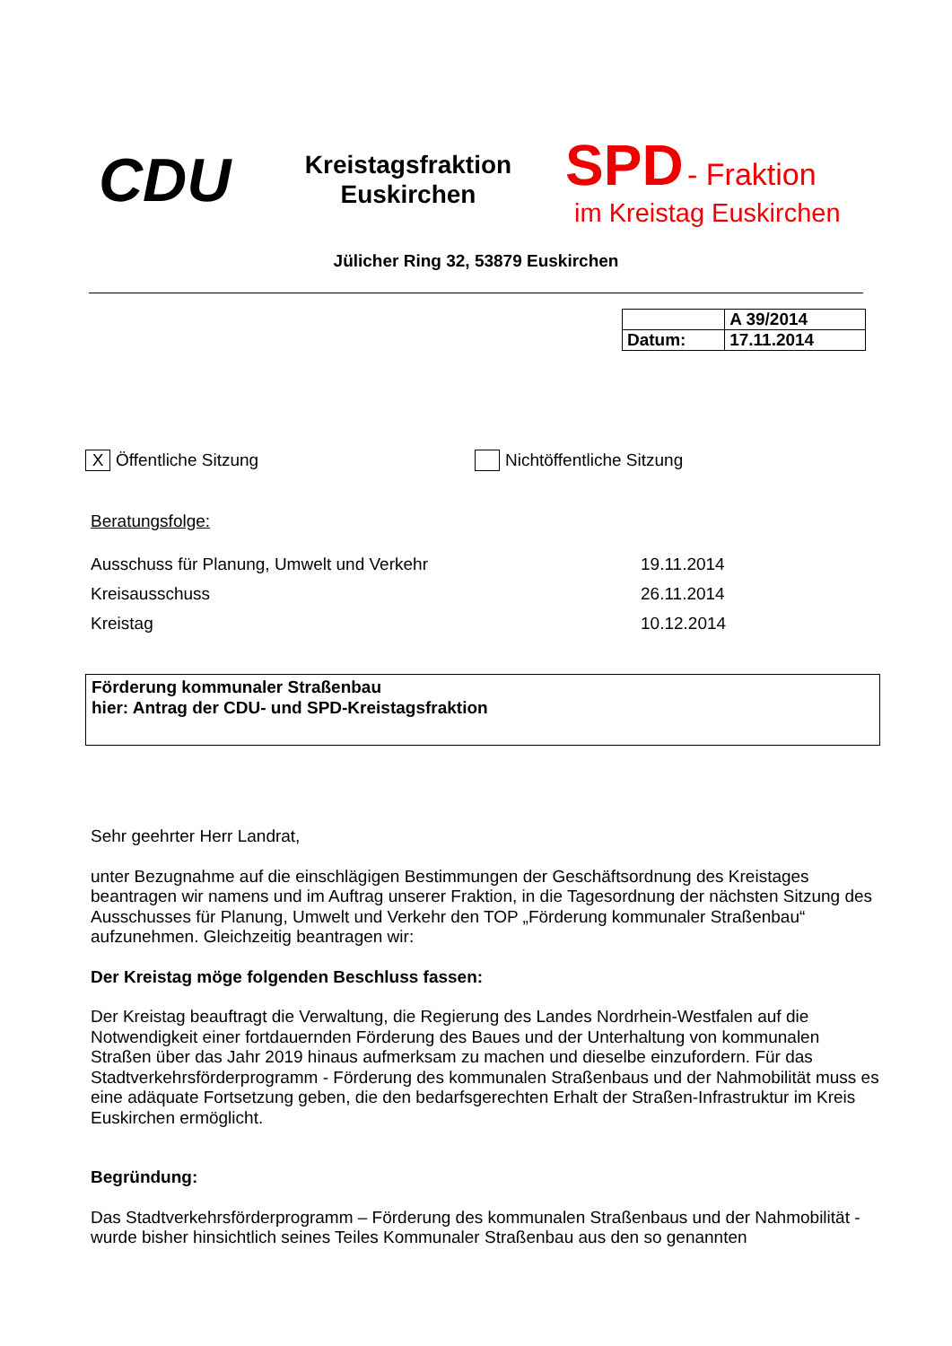CDU
Kreistagsfraktion
Euskirchen
SPD - Fraktion
im Kreistag Euskirchen
Jülicher Ring 32, 53879 Euskirchen
| | A 39/2014 |
| Datum: | 17.11.2014 |
X
Öffentliche Sitzung Nichtöffentliche Sitzung
Beratungsfolge:
| Ausschuss für Planung, Umwelt und Verkehr | 19.11.2014 |
| Kreisausschuss | 26.11.2014 |
| Kreistag | 10.12.2014 |
Förderung kommunaler Straßenbau
hier: Antrag der CDU- und SPD-Kreistagsfraktion
Sehr geehrter Herr Landrat,
unter Bezugnahme auf die einschlägigen Bestimmungen der Geschäftsordnung des Kreistages beantragen wir namens und im Auftrag unserer Fraktion, in die Tagesordnung der nächsten Sitzung des Ausschusses für Planung, Umwelt und Verkehr den TOP „Förderung kommunaler Straßenbau“ aufzunehmen. Gleichzeitig beantragen wir:
Der Kreistag möge folgenden Beschluss fassen:
Der Kreistag beauftragt die Verwaltung, die Regierung des Landes Nordrhein-Westfalen auf die Notwendigkeit einer fortdauernden Förderung des Baues und der Unterhaltung von kommunalen Straßen über das Jahr 2019 hinaus aufmerksam zu machen und dieselbe einzufordern. Für das Stadtverkehrsförderprogramm - Förderung des kommunalen Straßenbaus und der Nahmobilität muss es eine adäquate Fortsetzung geben, die den bedarfsgerechten Erhalt der Straßen-Infrastruktur im Kreis Euskirchen ermöglicht.
Begründung:
Das Stadtverkehrsförderprogramm – Förderung des kommunalen Straßenbaus und der Nahmobilität - wurde bisher hinsichtlich seines Teiles Kommunaler Straßenbau aus den so genannten